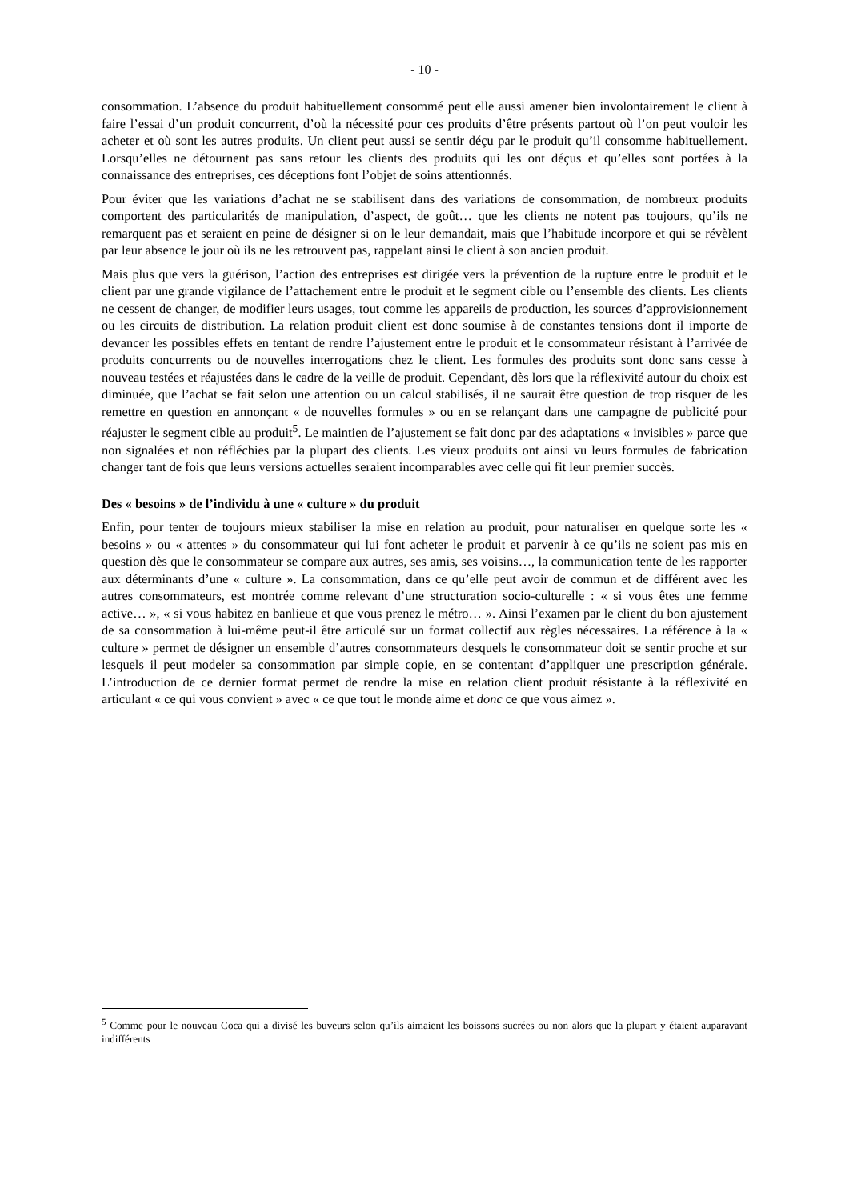- 10 -
consommation. L’absence du produit habituellement consommé peut elle aussi amener bien involontairement le client à faire l’essai d’un produit concurrent, d’où la nécessité pour ces produits d’être présents partout où l’on peut vouloir les acheter et où sont les autres produits. Un client peut aussi se sentir déçu par le produit qu’il consomme habituellement. Lorsqu’elles ne détournent pas sans retour les clients des produits qui les ont déçus et qu’elles sont portées à la connaissance des entreprises, ces déceptions font l’objet de soins attentionnés.
Pour éviter que les variations d’achat ne se stabilisent dans des variations de consommation, de nombreux produits comportent des particularités de manipulation, d’aspect, de goût… que les clients ne notent pas toujours, qu’ils ne remarquent pas et seraient en peine de désigner si on le leur demandait, mais que l’habitude incorpore et qui se révèlent par leur absence le jour où ils ne les retrouvent pas, rappelant ainsi le client à son ancien produit.
Mais plus que vers la guérison, l’action des entreprises est dirigée vers la prévention de la rupture entre le produit et le client par une grande vigilance de l’attachement entre le produit et le segment cible ou l’ensemble des clients. Les clients ne cessent de changer, de modifier leurs usages, tout comme les appareils de production, les sources d’approvisionnement ou les circuits de distribution. La relation produit client est donc soumise à de constantes tensions dont il importe de devancer les possibles effets en tentant de rendre l’ajustement entre le produit et le consommateur résistant à l’arrivée de produits concurrents ou de nouvelles interrogations chez le client. Les formules des produits sont donc sans cesse à nouveau testées et réajustées dans le cadre de la veille de produit. Cependant, dès lors que la réflexivité autour du choix est diminuée, que l’achat se fait selon une attention ou un calcul stabilisés, il ne saurait être question de trop risquer de les remettre en question en annonçant « de nouvelles formules » ou en se relançant dans une campagne de publicité pour réajuster le segment cible au produit<sup>5</sup>. Le maintien de l’ajustement se fait donc par des adaptations « invisibles » parce que non signalées et non réfléchies par la plupart des clients. Les vieux produits ont ainsi vu leurs formules de fabrication changer tant de fois que leurs versions actuelles seraient incomparables avec celle qui fit leur premier succès.
Des « besoins » de l’individu à une « culture » du produit
Enfin, pour tenter de toujours mieux stabiliser la mise en relation au produit, pour naturaliser en quelque sorte les « besoins » ou « attentes » du consommateur qui lui font acheter le produit et parvenir à ce qu’ils ne soient pas mis en question dès que le consommateur se compare aux autres, ses amis, ses voisins…, la communication tente de les rapporter aux déterminants d’une « culture ». La consommation, dans ce qu’elle peut avoir de commun et de différent avec les autres consommateurs, est montrée comme relevant d’une structuration socio-culturelle : « si vous êtes une femme active… », « si vous habitez en banlieue et que vous prenez le métro… ». Ainsi l’examen par le client du bon ajustement de sa consommation à lui-même peut-il être articulé sur un format collectif aux règles nécessaires. La référence à la « culture » permet de désigner un ensemble d’autres consommateurs desquels le consommateur doit se sentir proche et sur lesquels il peut modeler sa consommation par simple copie, en se contentant d’appliquer une prescription générale. L’introduction de ce dernier format permet de rendre la mise en relation client produit résistante à la réflexivité en articulant « ce qui vous convient » avec « ce que tout le monde aime et donc ce que vous aimez ».
<sup>5</sup> Comme pour le nouveau Coca qui a divisé les buveurs selon qu’ils aimaient les boissons sucrées ou non alors que la plupart y étaient auparavant indifférents